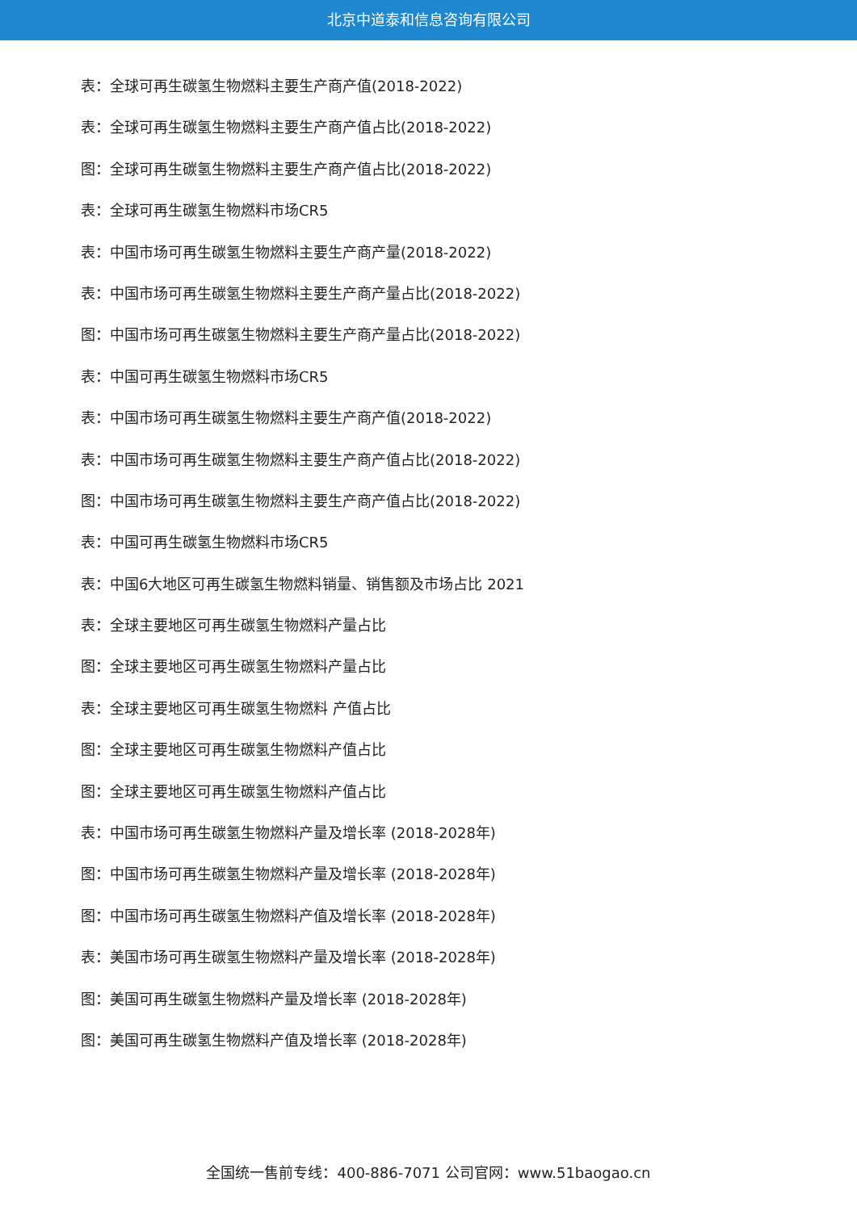北京中道泰和信息咨询有限公司
表：全球可再生碳氢生物燃料主要生产商产值(2018-2022)
表：全球可再生碳氢生物燃料主要生产商产值占比(2018-2022)
图：全球可再生碳氢生物燃料主要生产商产值占比(2018-2022)
表：全球可再生碳氢生物燃料市场CR5
表：中国市场可再生碳氢生物燃料主要生产商产量(2018-2022)
表：中国市场可再生碳氢生物燃料主要生产商产量占比(2018-2022)
图：中国市场可再生碳氢生物燃料主要生产商产量占比(2018-2022)
表：中国可再生碳氢生物燃料市场CR5
表：中国市场可再生碳氢生物燃料主要生产商产值(2018-2022)
表：中国市场可再生碳氢生物燃料主要生产商产值占比(2018-2022)
图：中国市场可再生碳氢生物燃料主要生产商产值占比(2018-2022)
表：中国可再生碳氢生物燃料市场CR5
表：中国6大地区可再生碳氢生物燃料销量、销售额及市场占比 2021
表：全球主要地区可再生碳氢生物燃料产量占比
图：全球主要地区可再生碳氢生物燃料产量占比
表：全球主要地区可再生碳氢生物燃料 产值占比
图：全球主要地区可再生碳氢生物燃料产值占比
图：全球主要地区可再生碳氢生物燃料产值占比
表：中国市场可再生碳氢生物燃料产量及增长率 (2018-2028年)
图：中国市场可再生碳氢生物燃料产量及增长率 (2018-2028年)
图：中国市场可再生碳氢生物燃料产值及增长率 (2018-2028年)
表：美国市场可再生碳氢生物燃料产量及增长率 (2018-2028年)
图：美国可再生碳氢生物燃料产量及增长率 (2018-2028年)
图：美国可再生碳氢生物燃料产值及增长率 (2018-2028年)
全国统一售前专线：400-886-7071 公司官网：www.51baogao.cn